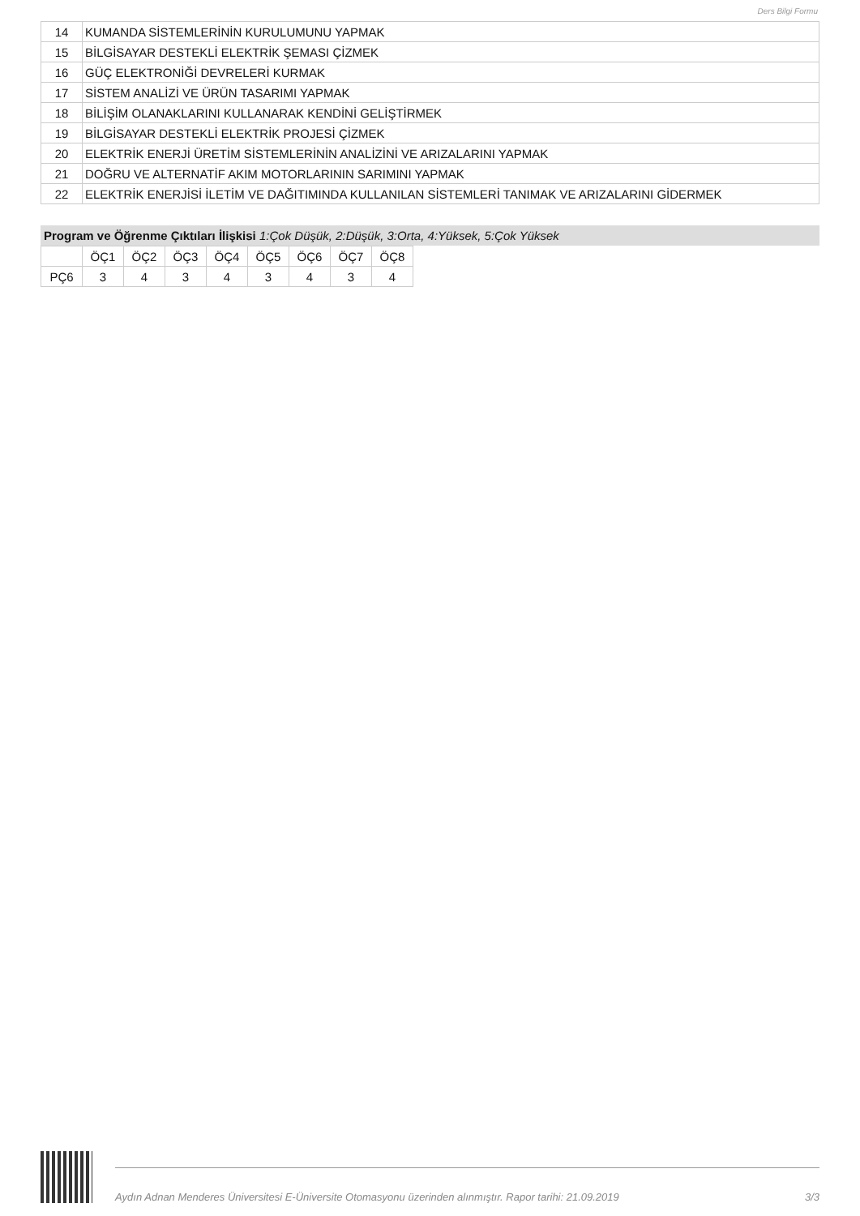Ders Bilgi Formu
| 14 | KUMANDA SİSTEMLERİNİN KURULUMUNU YAPMAK |
| 15 | BİLGİSAYAR DESTEKLİ ELEKTRİK ŞEMASI ÇİZMEK |
| 16 | GÜÇ ELEKTRONİĞİ DEVRELERİ KURMAK |
| 17 | SİSTEM ANALİZİ VE ÜRÜN TASARIMI YAPMAK |
| 18 | BİLİŞİM OLANAKLARINI KULLANARAK KENDİNİ GELİŞTİRMEK |
| 19 | BİLGİSAYAR DESTEKLİ ELEKTRİK PROJESİ ÇİZMEK |
| 20 | ELEKTRİK ENERJİ ÜRETİM SİSTEMLERİNİN ANALİZİNİ VE ARIZALARINI YAPMAK |
| 21 | DOĞRU VE ALTERNATİF AKIM MOTORLARININ SARIMINI YAPMAK |
| 22 | ELEKTRİK ENERJİSİ İLETİM VE DAĞITIMINDA KULLANILAN SİSTEMLERİ TANIMAK VE ARIZALARINI GİDERMEK |
Program ve Öğrenme Çıktıları İlişkisi 1:Çok Düşük, 2:Düşük, 3:Orta, 4:Yüksek, 5:Çok Yüksek
| | ÖÇ1 | ÖÇ2 | ÖÇ3 | ÖÇ4 | ÖÇ5 | ÖÇ6 | ÖÇ7 | ÖÇ8 |
| PÇ6 | 3 | 4 | 3 | 4 | 3 | 4 | 3 | 4 |
Aydın Adnan Menderes Üniversitesi E-Üniversite Otomasyonu üzerinden alınmıştır. Rapor tarihi: 21.09.2019 3/3